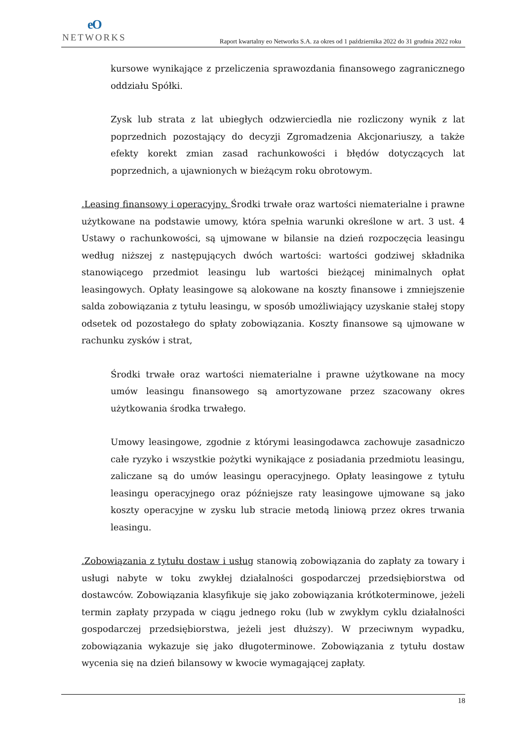eO
NETWORKS
Raport kwartalny eo Networks S.A. za okres od 1 października 2022 do 31 grudnia 2022 roku
kursowe wynikające z przeliczenia sprawozdania finansowego zagranicznego oddziału Spółki.
Zysk lub strata z lat ubiegłych odzwierciedla nie rozliczony wynik z lat poprzednich pozostający do decyzji Zgromadzenia Akcjonariuszy, a także efekty korekt zmian zasad rachunkowości i błędów dotyczących lat poprzednich, a ujawnionych w bieżącym roku obrotowym.
.Leasing finansowy i operacyjny. Środki trwałe oraz wartości niematerialne i prawne użytkowane na podstawie umowy, która spełnia warunki określone w art. 3 ust. 4 Ustawy o rachunkowości, są ujmowane w bilansie na dzień rozpoczęcia leasingu według niższej z następujących dwóch wartości: wartości godziwej składnika stanowiącego przedmiot leasingu lub wartości bieżącej minimalnych opłat leasingowych. Opłaty leasingowe są alokowane na koszty finansowe i zmniejszenie salda zobowiązania z tytułu leasingu, w sposób umożliwiający uzyskanie stałej stopy odsetek od pozostałego do spłaty zobowiązania. Koszty finansowe są ujmowane w rachunku zysków i strat,
Środki trwałe oraz wartości niematerialne i prawne użytkowane na mocy umów leasingu finansowego są amortyzowane przez szacowany okres użytkowania środka trwałego.
Umowy leasingowe, zgodnie z którymi leasingodawca zachowuje zasadniczo całe ryzyko i wszystkie pożytki wynikające z posiadania przedmiotu leasingu, zaliczane są do umów leasingu operacyjnego. Opłaty leasingowe z tytułu leasingu operacyjnego oraz późniejsze raty leasingowe ujmowane są jako koszty operacyjne w zysku lub stracie metodą liniową przez okres trwania leasingu.
.Zobowiązania z tytułu dostaw i usług stanowią zobowiązania do zapłaty za towary i usługi nabyte w toku zwykłej działalności gospodarczej przedsiębiorstwa od dostawców. Zobowiązania klasyfikuje się jako zobowiązania krótkoterminowe, jeżeli termin zapłaty przypada w ciągu jednego roku (lub w zwykłym cyklu działalności gospodarczej przedsiębiorstwa, jeżeli jest dłuższy). W przeciwnym wypadku, zobowiązania wykazuje się jako długoterminowe. Zobowiązania z tytułu dostaw wycenia się na dzień bilansowy w kwocie wymagającej zapłaty.
18